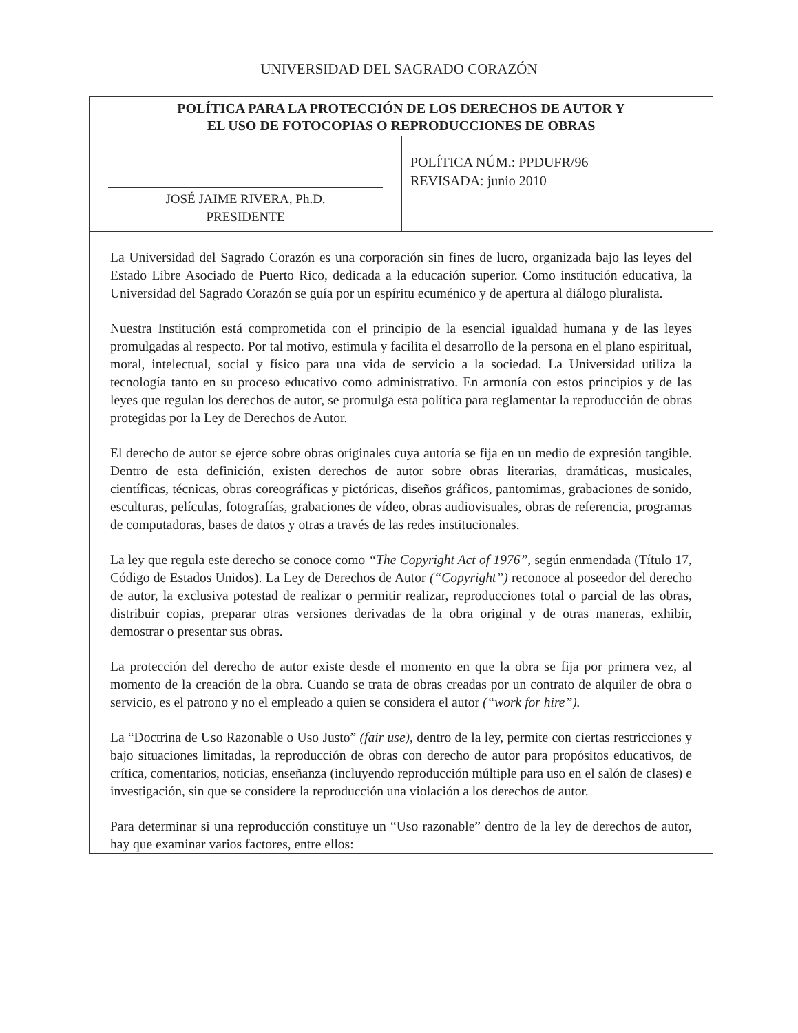UNIVERSIDAD DEL SAGRADO CORAZÓN
POLÍTICA PARA LA PROTECCIÓN DE LOS DERECHOS DE AUTOR Y
EL USO DE FOTOCOPIAS O REPRODUCCIONES DE OBRAS
JOSÉ JAIME RIVERA, Ph.D.
PRESIDENTE
POLÍTICA NÚM.: PPDUFR/96
REVISADA: junio 2010
La Universidad del Sagrado Corazón es una corporación sin fines de lucro, organizada bajo las leyes del Estado Libre Asociado de Puerto Rico, dedicada a la educación superior. Como institución educativa, la Universidad del Sagrado Corazón se guía por un espíritu ecuménico y de apertura al diálogo pluralista.
Nuestra Institución está comprometida con el principio de la esencial igualdad humana y de las leyes promulgadas al respecto. Por tal motivo, estimula y facilita el desarrollo de la persona en el plano espiritual, moral, intelectual, social y físico para una vida de servicio a la sociedad. La Universidad utiliza la tecnología tanto en su proceso educativo como administrativo. En armonía con estos principios y de las leyes que regulan los derechos de autor, se promulga esta política para reglamentar la reproducción de obras protegidas por la Ley de Derechos de Autor.
El derecho de autor se ejerce sobre obras originales cuya autoría se fija en un medio de expresión tangible. Dentro de esta definición, existen derechos de autor sobre obras literarias, dramáticas, musicales, científicas, técnicas, obras coreográficas y pictóricas, diseños gráficos, pantomimas, grabaciones de sonido, esculturas, películas, fotografías, grabaciones de vídeo, obras audiovisuales, obras de referencia, programas de computadoras, bases de datos y otras a través de las redes institucionales.
La ley que regula este derecho se conoce como “The Copyright Act of 1976”, según enmendada (Título 17, Código de Estados Unidos). La Ley de Derechos de Autor (“Copyright”) reconoce al poseedor del derecho de autor, la exclusiva potestad de realizar o permitir realizar, reproducciones total o parcial de las obras, distribuir copias, preparar otras versiones derivadas de la obra original y de otras maneras, exhibir, demostrar o presentar sus obras.
La protección del derecho de autor existe desde el momento en que la obra se fija por primera vez, al momento de la creación de la obra. Cuando se trata de obras creadas por un contrato de alquiler de obra o servicio, es el patrono y no el empleado a quien se considera el autor (“work for hire”).
La “Doctrina de Uso Razonable o Uso Justo” (fair use), dentro de la ley, permite con ciertas restricciones y bajo situaciones limitadas, la reproducción de obras con derecho de autor para propósitos educativos, de crítica, comentarios, noticias, enseñanza (incluyendo reproducción múltiple para uso en el salón de clases) e investigación, sin que se considere la reproducción una violación a los derechos de autor.
Para determinar si una reproducción constituye un “Uso razonable” dentro de la ley de derechos de autor, hay que examinar varios factores, entre ellos: